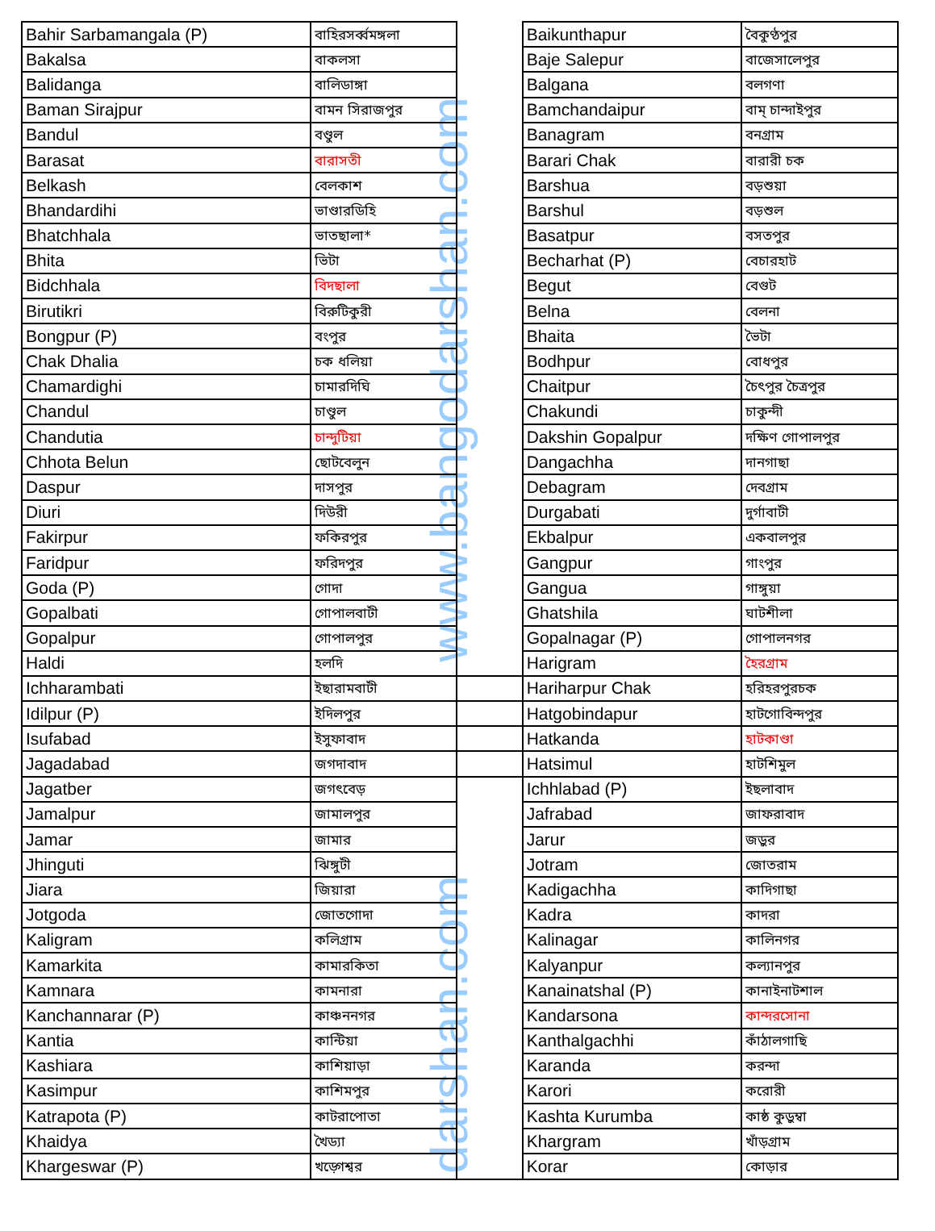www.bangodarshan.com
darshan.com
| Bahir Sarbamangala (P) | বাহিরসর্ব্বমঙ্গলা | | Baikunthapur | বৈকুণ্ঠপুর |
| Bakalsa | বাকলসা | | Baje Salepur | বাজেসালেপুর |
| Balidanga | বালিডাঙ্গা | | Balgana | বলগণা |
| Baman Sirajpur | বামন সিরাজপুর | | Bamchandaipur | বাম্ চান্দাইপুর |
| Bandul | বণ্ডুল | | Banagram | বনগ্রাম |
| Barasat | বারাসতী | | Barari Chak | বারারী চক |
| Belkash | বেলকাশ | | Barshua | বড়শুয়া |
| Bhandardihi | ভাণ্ডারডিহি | | Barshul | বড়শুল |
| Bhatchhala | ভাতছালা* | | Basatpur | বসতপুর |
| Bhita | ভিটা | | Becharhat (P) | বেচারহাট |
| Bidchhala | বিদছালা | | Begut | বেগুট |
| Birutikri | বিরুটিকুরী | | Belna | বেলনা |
| Bongpur (P) | বংপুর | | Bhaita | ভৈটা |
| Chak Dhalia | চক ধলিয়া | | Bodhpur | বোধপুর |
| Chamardighi | চামারদিঘি | | Chaitpur | চৈৎপুর চৈত্রপুর |
| Chandul | চাণ্ডুল | | Chakundi | চাকুন্দী |
| Chandutia | চান্দুটিয়া | | Dakshin Gopalpur | দক্ষিণ গোপালপুর |
| Chhota Belun | ছোটবেলুন | | Dangachha | দানগাছা |
| Daspur | দাসপুর | | Debagram | দেবগ্রাম |
| Diuri | দিউরী | | Durgabati | দুর্গাবাটী |
| Fakirpur | ফকিরপুর | | Ekbalpur | একবালপুর |
| Faridpur | ফরিদপুর | | Gangpur | গাংপুর |
| Goda (P) | গোদা | | Gangua | গাঙ্গুয়া |
| Gopalbati | গোপালবাটী | | Ghatshila | ঘাটশীলা |
| Gopalpur | গোপালপুর | | Gopalnagar (P) | গোপালনগর |
| Haldi | হলদি | | Harigram | হৈরগ্রাম |
| Ichharambati | ইছারামবাটী | | Hariharpur Chak | হরিহরপুরচক |
| Idilpur (P) | ইদিলপুর | | Hatgobindapur | হাটগোবিন্দপুর |
| Isufabad | ইসুফাবাদ | | Hatkanda | হাটকাণ্ডা |
| Jagadabad | জগদাবাদ | | Hatsimul | হাটশিমুল |
| Jagatber | জগৎবেড় | | Ichhlabad (P) | ইছলাবাদ |
| Jamalpur | জামালপুর | | Jafrabad | জাফরাবাদ |
| Jamar | জামার | | Jarur | জড়ুর |
| Jhinguti | ঝিঙ্গুটী | | Jotram | জোতরাম |
| Jiara | জিয়ারা | | Kadigachha | কাদিগাছা |
| Jotgoda | জোতগোদা | | Kadra | কাদরা |
| Kaligram | কলিগ্রাম | | Kalinagar | কালিনগর |
| Kamarkita | কামারকিতা | | Kalyanpur | কল্যানপুর |
| Kamnara | কামনারা | | Kanainatshal (P) | কানাইনাটশাল |
| Kanchannarar (P) | কাঞ্চননগর | | Kandarsona | কান্দরসোনা |
| Kantia | কান্টিয়া | | Kanthalgachhi | কাঁঠালগাছি |
| Kashiara | কাশিয়াড়া | | Karanda | করন্দা |
| Kasimpur | কাশিমপুর | | Karori | করোরী |
| Katrapota (P) | কাটরাপোতা | | Kashta Kurumba | কাষ্ঠ কুড়ুম্বা |
| Khaidya | খৈড্যা | | Khargram | খাঁড়গ্রাম |
| Khargeswar (P) | খড়্গেশ্বর | | Korar | কোড়ার |